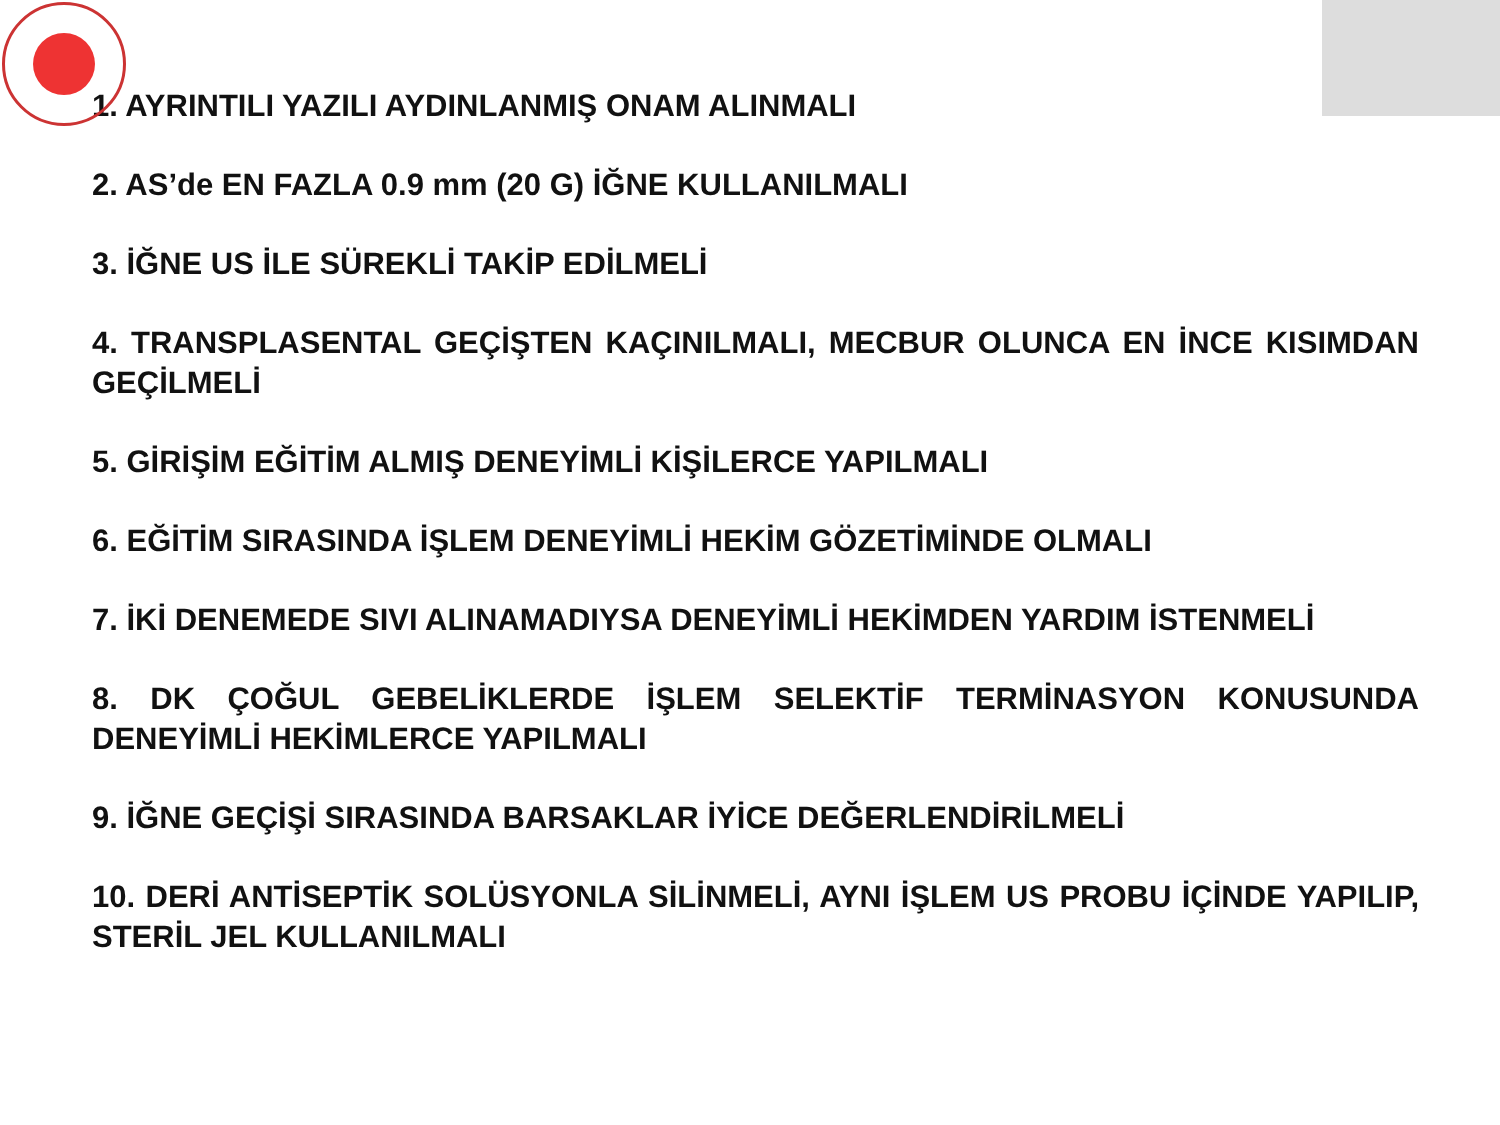1. AYRINTILI YAZILI AYDINLANMIŞ ONAM ALINMALI
2. AS’de EN FAZLA 0.9 mm (20 G) İĞNE KULLANILMALI
3. İĞNE US İLE SÜREKLİ TAKİP EDİLMELİ
4. TRANSPLASENTAL GEÇİŞTEN KAÇINILMALI, MECBUR OLUNCA EN İNCE KISIMDAN GEÇİLMELİ
5. GİRİŞİM EĞİTİM ALMIŞ DENEYİMLİ KİŞİLERCE YAPILMALI
6. EĞİTİM SIRASINDA İŞLEM DENEYİMLİ HEKİM GÖZETİMİNDE OLMALI
7. İKİ DENEMEDE SIVI ALINAMADIYSA DENEYİMLİ HEKİMDEN YARDIM İSTENMELİ
8. DK ÇOĞUL GEBELİKLERDE İŞLEM SELEKTİF TERMİNASYON KONUSUNDA DENEYİMLİ HEKİMLERCE YAPILMALI
9. İĞNE GEÇİŞİ SIRASINDA BARSAKLAR İYİCE DEĞERLENDİRİLMELİ
10. DERİ ANTİSEPTİK SOLÜSYONLA SİLİNMELİ, AYNI İŞLEM US PROBU İÇİNDE YAPILIP, STERİL JEL KULLANILMALI